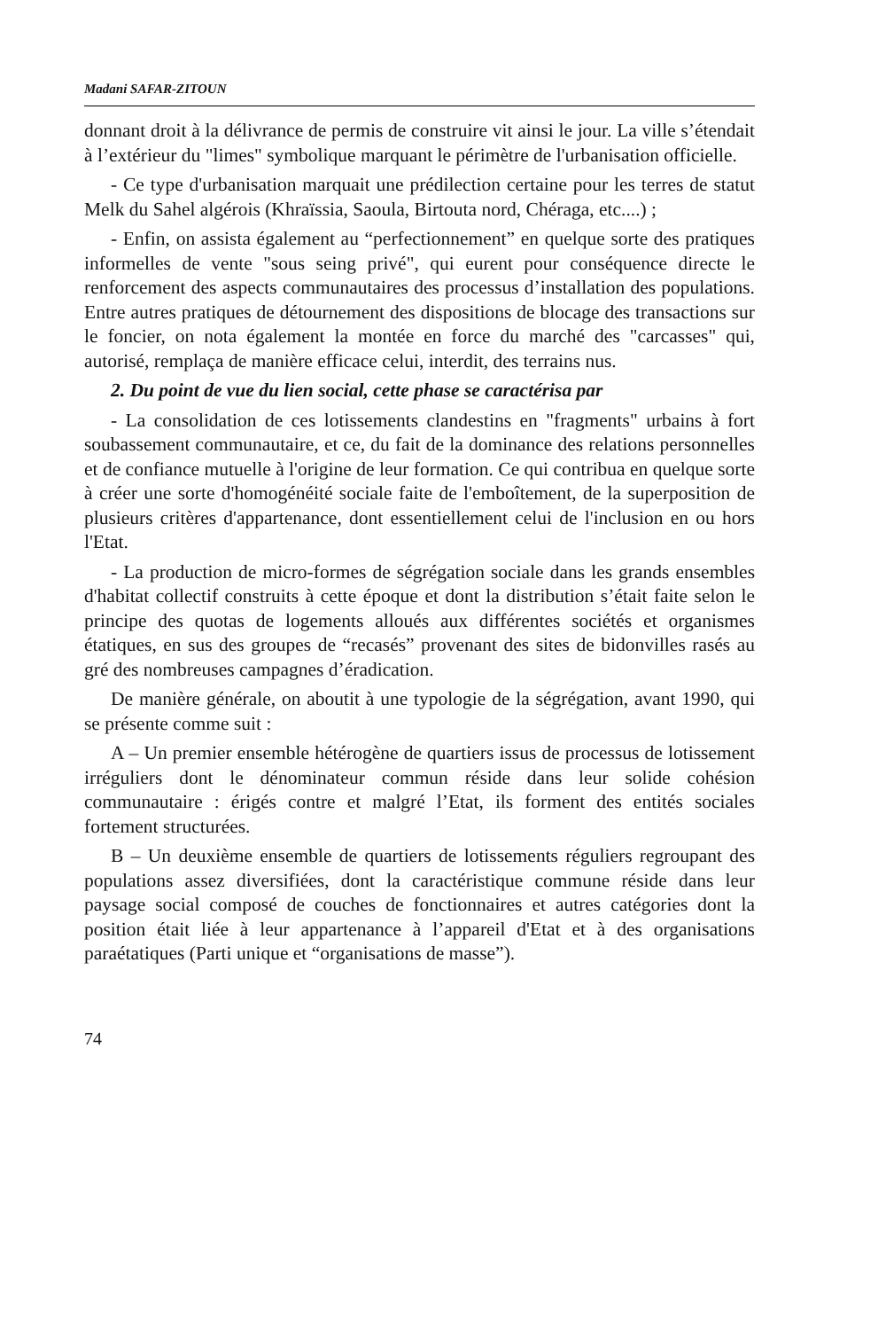Madani SAFAR-ZITOUN
donnant droit à la délivrance de permis de construire vit ainsi le jour. La ville s’étendait à l’extérieur du "limes" symbolique marquant le périmètre de l'urbanisation officielle.
- Ce type d'urbanisation marquait une prédilection certaine pour les terres de statut Melk du Sahel algérois (Khraïssia, Saoula, Birtouta nord, Chéraga, etc....) ;
- Enfin, on assista également au “perfectionnement” en quelque sorte des pratiques informelles de vente "sous seing privé", qui eurent pour conséquence directe le renforcement des aspects communautaires des processus d’installation des populations. Entre autres pratiques de détournement des dispositions de blocage des transactions sur le foncier, on nota également la montée en force du marché des "carcasses" qui, autorisé, remplaça de manière efficace celui, interdit, des terrains nus.
2. Du point de vue du lien social, cette phase se caractérisa par
- La consolidation de ces lotissements clandestins en "fragments" urbains à fort soubassement communautaire, et ce, du fait de la dominance des relations personnelles et de confiance mutuelle à l'origine de leur formation. Ce qui contribua en quelque sorte à créer une sorte d'homogénéité sociale faite de l'emboîtement, de la superposition de plusieurs critères d'appartenance, dont essentiellement celui de l'inclusion en ou hors l'Etat.
- La production de micro-formes de ségrégation sociale dans les grands ensembles d'habitat collectif construits à cette époque et dont la distribution s’était faite selon le principe des quotas de logements alloués aux différentes sociétés et organismes étatiques, en sus des groupes de “recasés” provenant des sites de bidonvilles rasés au gré des nombreuses campagnes d’éradication.
De manière générale, on aboutit à une typologie de la ségrégation, avant 1990, qui se présente comme suit :
A – Un premier ensemble hétérogène de quartiers issus de processus de lotissement irréguliers dont le dénominateur commun réside dans leur solide cohésion communautaire : érigés contre et malgré l’Etat, ils forment des entités sociales fortement structurées.
B – Un deuxième ensemble de quartiers de lotissements réguliers regroupant des populations assez diversifiées, dont la caractéristique commune réside dans leur paysage social composé de couches de fonctionnaires et autres catégories dont la position était liée à leur appartenance à l’appareil d'Etat et à des organisations paraétatiques (Parti unique et “organisations de masse”).
74